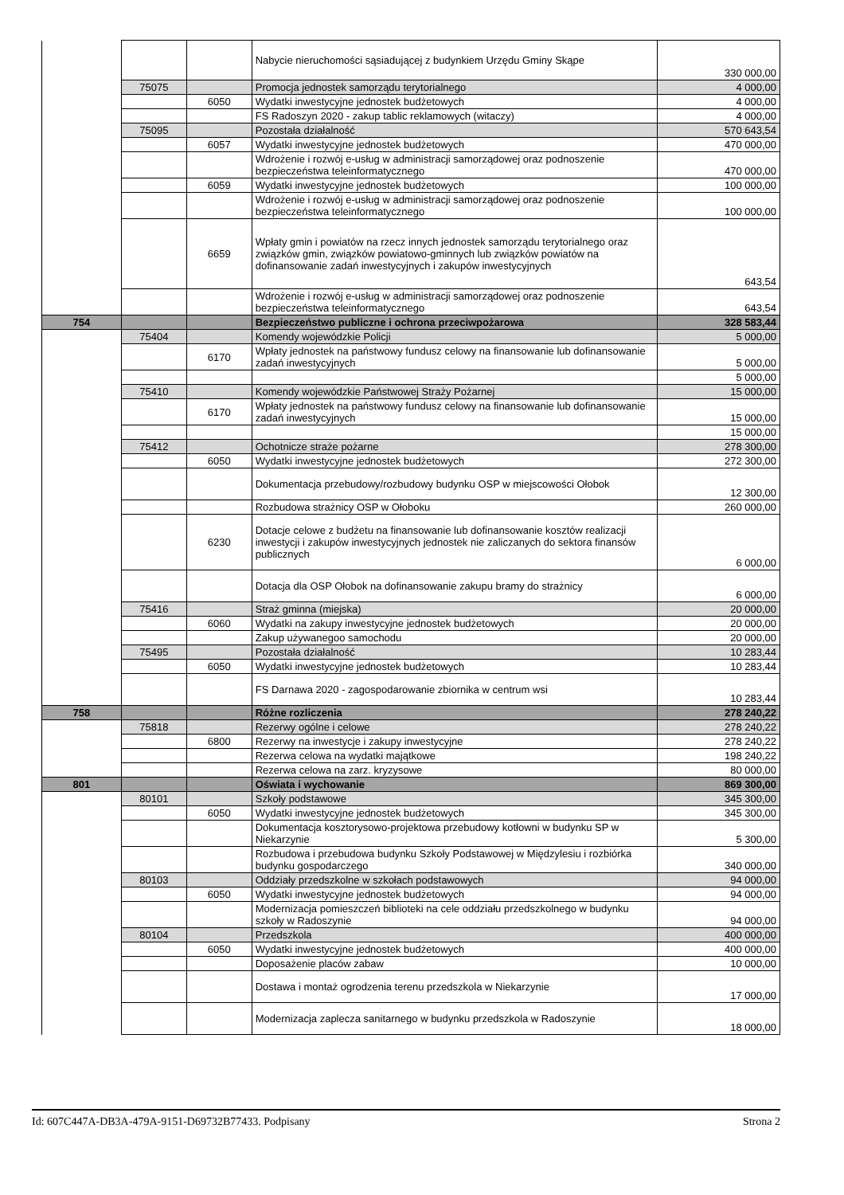| | | | Nabycie nieruchomości sąsiadującej z budynkiem Urzędu Gminy Skąpe | 330 000,00 |
| | 75075 | | Promocja jednostek samorządu terytorialnego | 4 000,00 |
| | | 6050 | Wydatki inwestycyjne jednostek budżetowych | 4 000,00 |
| | | | FS Radoszyn 2020 - zakup tablic reklamowych (witaczy) | 4 000,00 |
| | 75095 | | Pozostała działalność | 570 643,54 |
| | | 6057 | Wydatki inwestycyjne jednostek budżetowych | 470 000,00 |
| | | | Wdrożenie i rozwój e-usług w administracji samorządowej oraz podnoszenie bezpieczeństwa teleinformatycznego | 470 000,00 |
| | | 6059 | Wydatki inwestycyjne jednostek budżetowych | 100 000,00 |
| | | | Wdrożenie i rozwój e-usług w administracji samorządowej oraz podnoszenie bezpieczeństwa teleinformatycznego | 100 000,00 |
| | | 6659 | Wpłaty gmin i powiatów na rzecz innych jednostek samorządu terytorialnego oraz związków gmin, związków powiatowo-gminnych lub związków powiatów na dofinansowanie zadań inwestycyjnych i zakupów inwestycyjnych | 643,54 |
| | | | Wdrożenie i rozwój e-usług w administracji samorządowej oraz podnoszenie bezpieczeństwa teleinformatycznego | 643,54 |
| 754 | | | Bezpieczeństwo publiczne i ochrona przeciwpożarowa | 328 583,44 |
| | 75404 | | Komendy wojewódzkie Policji | 5 000,00 |
| | | 6170 | Wpłaty jednostek na państwowy fundusz celowy na finansowanie lub dofinansowanie zadań inwestycyjnych | 5 000,00 |
| | | | | 5 000,00 |
| | 75410 | | Komendy wojewódzkie Państwowej Straży Pożarnej | 15 000,00 |
| | | 6170 | Wpłaty jednostek na państwowy fundusz celowy na finansowanie lub dofinansowanie zadań inwestycyjnych | 15 000,00 |
| | | | | 15 000,00 |
| | 75412 | | Ochotnicze straże pożarne | 278 300,00 |
| | | 6050 | Wydatki inwestycyjne jednostek budżetowych | 272 300,00 |
| | | | Dokumentacja przebudowy/rozbudowy budynku OSP w miejscowości Ołobok | 12 300,00 |
| | | | Rozbudowa strażnicy OSP w Ołoboku | 260 000,00 |
| | | 6230 | Dotacje celowe z budżetu na finansowanie lub dofinansowanie kosztów realizacji inwestycji i zakupów inwestycyjnych jednostek nie zaliczanych do sektora finansów publicznych | 6 000,00 |
| | | | Dotacja dla OSP Ołobok na dofinansowanie zakupu bramy do strażnicy | 6 000,00 |
| | 75416 | | Straż gminna (miejska) | 20 000,00 |
| | | 6060 | Wydatki na zakupy inwestycyjne jednostek budżetowych | 20 000,00 |
| | | | Zakup używanegoo samochodu | 20 000,00 |
| | 75495 | | Pozostała działalność | 10 283,44 |
| | | 6050 | Wydatki inwestycyjne jednostek budżetowych | 10 283,44 |
| | | | FS Darnawa 2020 - zagospodarowanie zbiornika w centrum wsi | 10 283,44 |
| 758 | | | Różne rozliczenia | 278 240,22 |
| | 75818 | | Rezerwy ogólne i celowe | 278 240,22 |
| | | 6800 | Rezerwy na inwestycje i zakupy inwestycyjne | 278 240,22 |
| | | | Rezerwa celowa na wydatki majątkowe | 198 240,22 |
| | | | Rezerwa celowa na zarz. kryzysowe | 80 000,00 |
| 801 | | | Oświata i wychowanie | 869 300,00 |
| | 80101 | | Szkoły podstawowe | 345 300,00 |
| | | 6050 | Wydatki inwestycyjne jednostek budżetowych | 345 300,00 |
| | | | Dokumentacja kosztorysowo-projektowa przebudowy kotłowni w budynku SP w Niekarzynie | 5 300,00 |
| | | | Rozbudowa i przebudowa budynku Szkoły Podstawowej w Międzylesiu i rozbiórka budynku gospodarczego | 340 000,00 |
| | 80103 | | Oddziały przedszkolne w szkołach podstawowych | 94 000,00 |
| | | 6050 | Wydatki inwestycyjne jednostek budżetowych | 94 000,00 |
| | | | Modernizacja pomieszczeń biblioteki na cele oddziału przedszkolnego w budynku szkoły w Radoszynie | 94 000,00 |
| | 80104 | | Przedszkola | 400 000,00 |
| | | 6050 | Wydatki inwestycyjne jednostek budżetowych | 400 000,00 |
| | | | Doposażenie placów zabaw | 10 000,00 |
| | | | Dostawa i montaż ogrodzenia terenu przedszkola w Niekarzynie | 17 000,00 |
| | | | Modernizacja zaplecza sanitarnego w budynku przedszkola w Radoszynie | 18 000,00 |
Id: 607C447A-DB3A-479A-9151-D69732B77433. Podpisany Strona 2